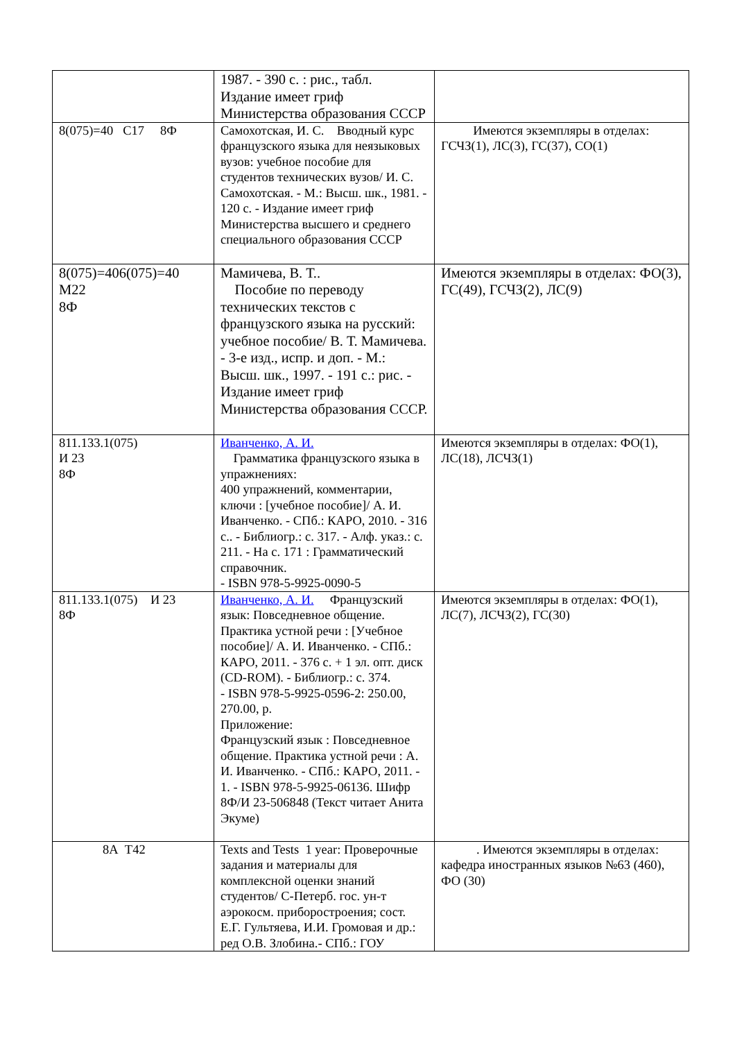| | 1987. - 390 с. : рис., табл. Издание имеет гриф Министерства образования СССР | |
| 8(075)=40 С17 8Ф | Самохотская, И. С. Вводный курс французского языка для неязыковых вузов: учебное пособие для студентов технических вузов/ И. С. Самохотская. - М.: Высш. шк., 1981. - 120 с. - Издание имеет гриф Министерства высшего и среднего специального образования СССР | Имеются экземпляры в отделах: ГСЧЗ(1), ЛС(3), ГС(37), СО(1) |
| 8(075)=406(075)=40 М22 8Ф | Мамичева, В. Т.. Пособие по переводу технических текстов с французского языка на русский: учебное пособие/ В. Т. Мамичева. - 3-е изд., испр. и доп. - М.: Высш. шк., 1997. - 191 с.: рис. - Издание имеет гриф Министерства образования СССР. | Имеются экземпляры в отделах: ФО(3), ГС(49), ГСЧЗ(2), ЛС(9) |
| 811.133.1(075) И 23 8Ф | Иванченко, А. И. Грамматика французского языка в упражнениях: 400 упражнений, комментарии, ключи : [учебное пособие]/ А. И. Иванченко. - СПб.: КАРО, 2010. - 316 с.. - Библиогр.: с. 317. - Алф. указ.: с. 211. - На с. 171 : Грамматический справочник. - ISBN 978-5-9925-0090-5 | Имеются экземпляры в отделах: ФО(1), ЛС(18), ЛСЧЗ(1) |
| 811.133.1(075) И 23 8Ф | Иванченко, А. И. Французский язык: Повседневное общение. Практика устной речи : [Учебное пособие]/ А. И. Иванченко. - СПб.: КАРО, 2011. - 376 с. + 1 эл. опт. диск (CD-ROM). - Библиогр.: с. 374. - ISBN 978-5-9925-0596-2: 250.00, 270.00, р. Приложение: Французский язык : Повседневное общение. Практика устной речи : А. И. Иванченко. - СПб.: КАРО, 2011. - 1. - ISBN 978-5-9925-06136. Шифр 8Ф/И 23-506848 (Текст читает Анита Экуме) | Имеются экземпляры в отделах: ФО(1), ЛС(7), ЛСЧЗ(2), ГС(30) |
| 8А Т42 | Texts and Tests 1 year: Проверочные задания и материалы для комплексной оценки знаний студентов/ С-Петерб. гос. ун-т аэрокосм. приборостроения; сост. Е.Г. Гультяева, И.И. Громовая и др.: ред О.В. Злобина.- СПб.: ГОУ | . Имеются экземпляры в отделах: кафедра иностранных языков №63 (460), ФО (30) |